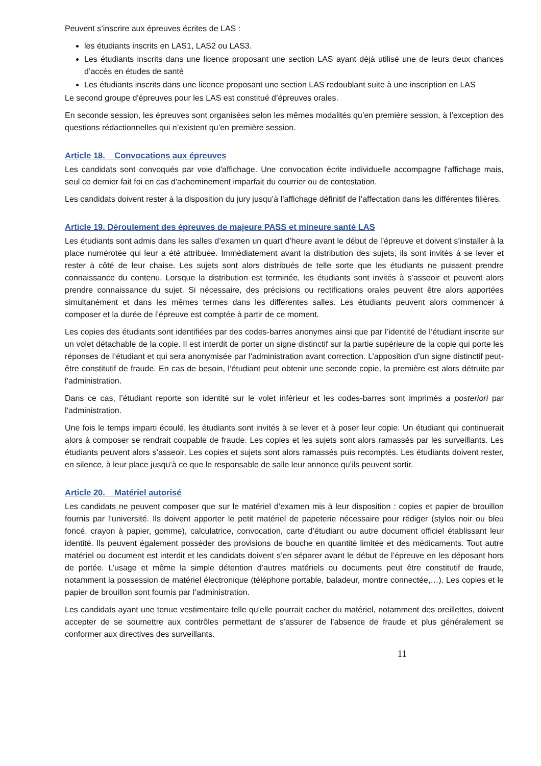Peuvent s’inscrire aux épreuves écrites de LAS :
les étudiants inscrits en LAS1, LAS2 ou LAS3.
Les étudiants inscrits dans une licence proposant une section LAS ayant déjà utilisé une de leurs deux chances d’accès en études de santé
Les étudiants inscrits dans une licence proposant une section LAS redoublant suite à une inscription en LAS
Le second groupe d'épreuves pour les LAS est constitué d’épreuves orales.
En seconde session, les épreuves sont organisées selon les mêmes modalités qu’en première session, à l’exception des questions rédactionnelles qui n’existent qu’en première session.
Article 18. Convocations aux épreuves
Les candidats sont convoqués par voie d'affichage. Une convocation écrite individuelle accompagne l'affichage mais, seul ce dernier fait foi en cas d'acheminement imparfait du courrier ou de contestation.
Les candidats doivent rester à la disposition du jury jusqu’à l’affichage définitif de l’affectation dans les différentes filières.
Article 19. Déroulement des épreuves de majeure PASS et mineure santé LAS
Les étudiants sont admis dans les salles d’examen un quart d’heure avant le début de l’épreuve et doivent s’installer à la place numérotée qui leur a été attribuée. Immédiatement avant la distribution des sujets, ils sont invités à se lever et rester à côté de leur chaise. Les sujets sont alors distribués de telle sorte que les étudiants ne puissent prendre connaissance du contenu. Lorsque la distribution est terminée, les étudiants sont invités à s’asseoir et peuvent alors prendre connaissance du sujet. Si nécessaire, des précisions ou rectifications orales peuvent être alors apportées simultanément et dans les mêmes termes dans les différentes salles. Les étudiants peuvent alors commencer à composer et la durée de l’épreuve est comptée à partir de ce moment.
Les copies des étudiants sont identifiées par des codes-barres anonymes ainsi que par l’identité de l’étudiant inscrite sur un volet détachable de la copie. Il est interdit de porter un signe distinctif sur la partie supérieure de la copie qui porte les réponses de l’étudiant et qui sera anonymisée par l’administration avant correction. L’apposition d’un signe distinctif peut-être constitutif de fraude. En cas de besoin, l’étudiant peut obtenir une seconde copie, la première est alors détruite par l’administration.
Dans ce cas, l’étudiant reporte son identité sur le volet inférieur et les codes-barres sont imprimés a posteriori par l’administration.
Une fois le temps imparti écoulé, les étudiants sont invités à se lever et à poser leur copie. Un étudiant qui continuerait alors à composer se rendrait coupable de fraude. Les copies et les sujets sont alors ramassés par les surveillants. Les étudiants peuvent alors s’asseoir. Les copies et sujets sont alors ramassés puis recomptés. Les étudiants doivent rester, en silence, à leur place jusqu’à ce que le responsable de salle leur annonce qu’ils peuvent sortir.
Article 20. Matériel autorisé
Les candidats ne peuvent composer que sur le matériel d’examen mis à leur disposition : copies et papier de brouillon fournis par l’université. Ils doivent apporter le petit matériel de papeterie nécessaire pour rédiger (stylos noir ou bleu foncé, crayon à papier, gomme), calculatrice, convocation, carte d’étudiant ou autre document officiel établissant leur identité. Ils peuvent également posséder des provisions de bouche en quantité limitée et des médicaments. Tout autre matériel ou document est interdit et les candidats doivent s’en séparer avant le début de l’épreuve en les déposant hors de portée. L’usage et même la simple détention d’autres matériels ou documents peut être constitutif de fraude, notamment la possession de matériel électronique (téléphone portable, baladeur, montre connectée,…). Les copies et le papier de brouillon sont fournis par l’administration.
Les candidats ayant une tenue vestimentaire telle qu’elle pourrait cacher du matériel, notamment des oreillettes, doivent accepter de se soumettre aux contrôles permettant de s’assurer de l’absence de fraude et plus généralement se conformer aux directives des surveillants.
11